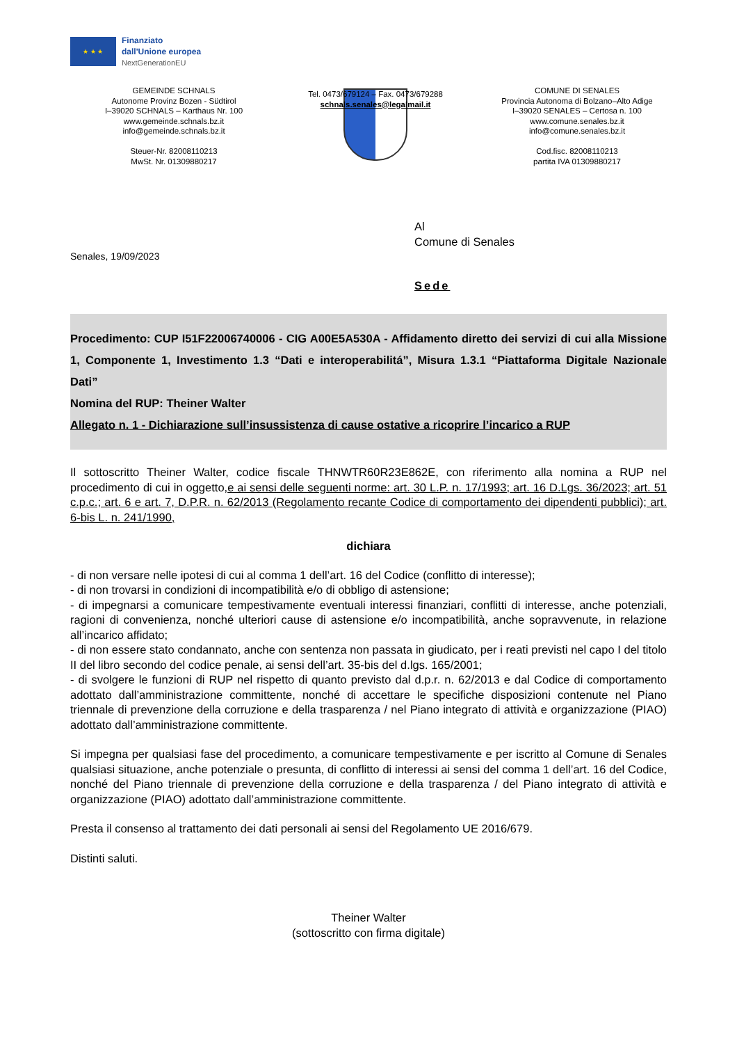★ ★ ★
Finanziato
dall'Unione europea
NextGenerationEU
GEMEINDE SCHNALS
Autonome Provinz Bozen - Südtirol
I–39020 SCHNALS – Karthaus Nr. 100
www.gemeinde.schnals.bz.it
info@gemeinde.schnals.bz.it
Steuer-Nr. 82008110213
MwSt. Nr. 01309880217
Tel. 0473/679124 – Fax. 0473/679288
schnals.senales@legalmail.it
COMUNE DI SENALES
Provincia Autonoma di Bolzano–Alto Adige
I–39020 SENALES – Certosa n. 100
www.comune.senales.bz.it
info@comune.senales.bz.it
Cod.fisc. 82008110213
partita IVA 01309880217
Al
Comune di Senales
Senales, 19/09/2023
Sede
Procedimento: CUP I51F22006740006 - CIG A00E5A530A - Affidamento diretto dei servizi di cui alla Missione 1, Componente 1, Investimento 1.3 “Dati e interoperabilitá”, Misura 1.3.1 “Piattaforma Digitale Nazionale Dati”
Nomina del RUP: Theiner Walter
Allegato n. 1 - Dichiarazione sull’insussistenza di cause ostative a ricoprire l’incarico a RUP
Il sottoscritto Theiner Walter, codice fiscale THNWTR60R23E862E, con riferimento alla nomina a RUP nel procedimento di cui in oggetto,e ai sensi delle seguenti norme: art. 30 L.P. n. 17/1993; art. 16 D.Lgs. 36/2023; art. 51 c.p.c.; art. 6 e art. 7, D.P.R. n. 62/2013 (Regolamento recante Codice di comportamento dei dipendenti pubblici); art. 6-bis L. n. 241/1990,
dichiara
- di non versare nelle ipotesi di cui al comma 1 dell’art. 16 del Codice (conflitto di interesse);
- di non trovarsi in condizioni di incompatibilità e/o di obbligo di astensione;
- di impegnarsi a comunicare tempestivamente eventuali interessi finanziari, conflitti di interesse, anche potenziali, ragioni di convenienza, nonché ulteriori cause di astensione e/o incompatibilità, anche sopravvenute, in relazione all’incarico affidato;
- di non essere stato condannato, anche con sentenza non passata in giudicato, per i reati previsti nel capo I del titolo II del libro secondo del codice penale, ai sensi dell’art. 35-bis del d.lgs. 165/2001;
- di svolgere le funzioni di RUP nel rispetto di quanto previsto dal d.p.r. n. 62/2013 e dal Codice di comportamento adottato dall’amministrazione committente, nonché di accettare le specifiche disposizioni contenute nel Piano triennale di prevenzione della corruzione e della trasparenza / nel Piano integrato di attività e organizzazione (PIAO) adottato dall’amministrazione committente.
Si impegna per qualsiasi fase del procedimento, a comunicare tempestivamente e per iscritto al Comune di Senales qualsiasi situazione, anche potenziale o presunta, di conflitto di interessi ai sensi del comma 1 dell’art. 16 del Codice, nonché del Piano triennale di prevenzione della corruzione e della trasparenza / del Piano integrato di attività e organizzazione (PIAO) adottato dall’amministrazione committente.
Presta il consenso al trattamento dei dati personali ai sensi del Regolamento UE 2016/679.
Distinti saluti.
Theiner Walter
(sottoscritto con firma digitale)